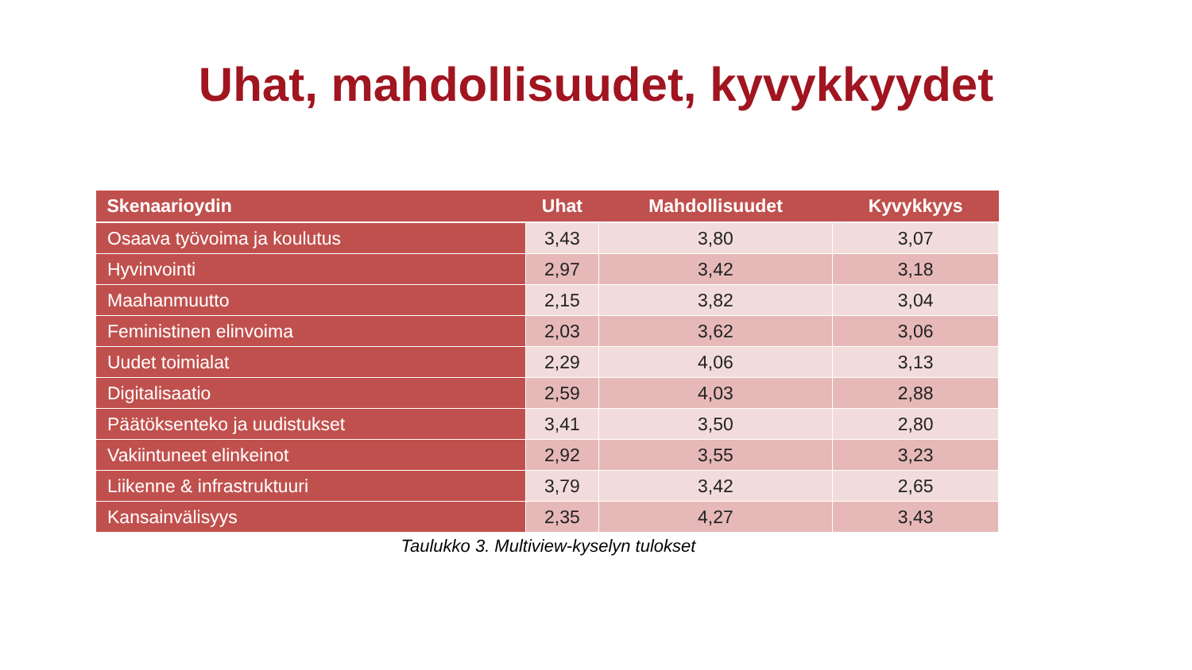Uhat, mahdollisuudet, kyvykkyydet
| Skenaarioydin | Uhat | Mahdollisuudet | Kyvykkyys |
| --- | --- | --- | --- |
| Osaava työvoima ja koulutus | 3,43 | 3,80 | 3,07 |
| Hyvinvointi | 2,97 | 3,42 | 3,18 |
| Maahanmuutto | 2,15 | 3,82 | 3,04 |
| Feministinen elinvoima | 2,03 | 3,62 | 3,06 |
| Uudet toimialat | 2,29 | 4,06 | 3,13 |
| Digitalisaatio | 2,59 | 4,03 | 2,88 |
| Päätöksenteko ja uudistukset | 3,41 | 3,50 | 2,80 |
| Vakiintuneet elinkeinot | 2,92 | 3,55 | 3,23 |
| Liikenne & infrastruktuuri | 3,79 | 3,42 | 2,65 |
| Kansainvälisyys | 2,35 | 4,27 | 3,43 |
Taulukko 3. Multiview-kyselyn tulokset